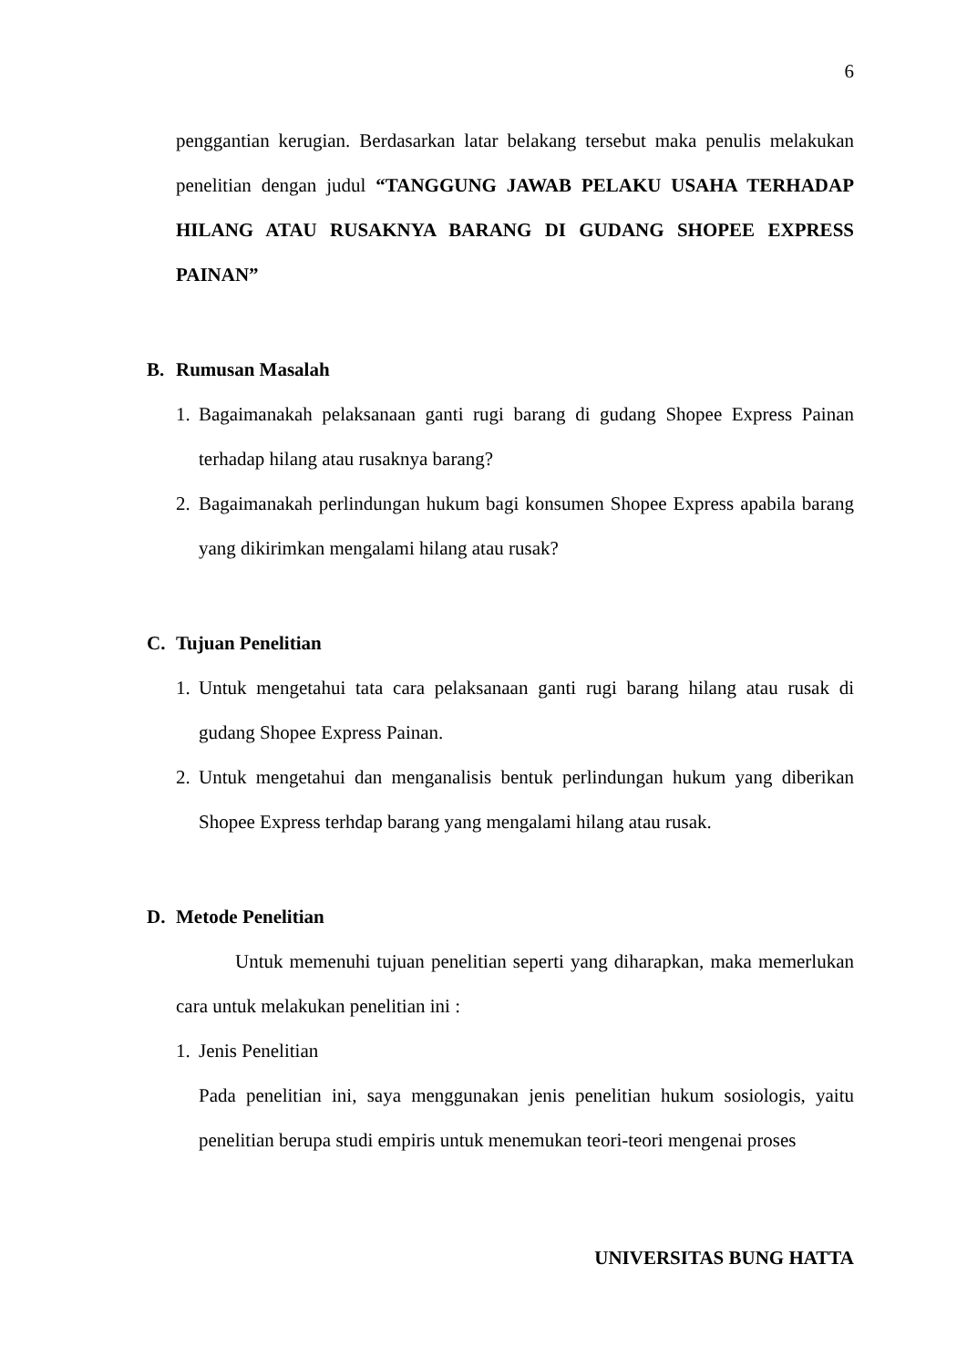6
penggantian kerugian. Berdasarkan latar belakang tersebut maka penulis melakukan penelitian dengan judul “TANGGUNG JAWAB PELAKU USAHA TERHADAP HILANG ATAU RUSAKNYA BARANG DI GUDANG SHOPEE EXPRESS PAINAN”
B. Rumusan Masalah
1.
Bagaimanakah pelaksanaan ganti rugi barang di gudang Shopee Express Painan terhadap hilang atau rusaknya barang?
2.
Bagaimanakah perlindungan hukum bagi konsumen Shopee Express apabila barang yang dikirimkan mengalami hilang atau rusak?
C. Tujuan Penelitian
1.
Untuk mengetahui tata cara pelaksanaan ganti rugi barang hilang atau rusak di gudang Shopee Express Painan.
2.
Untuk mengetahui dan menganalisis bentuk perlindungan hukum yang diberikan Shopee Express terhdap barang yang mengalami hilang atau rusak.
D. Metode Penelitian
Untuk memenuhi tujuan penelitian seperti yang diharapkan, maka memerlukan cara untuk melakukan penelitian ini :
1.
Jenis Penelitian
Pada penelitian ini, saya menggunakan jenis penelitian hukum sosiologis, yaitu penelitian berupa studi empiris untuk menemukan teori-teori mengenai proses
UNIVERSITAS BUNG HATTA